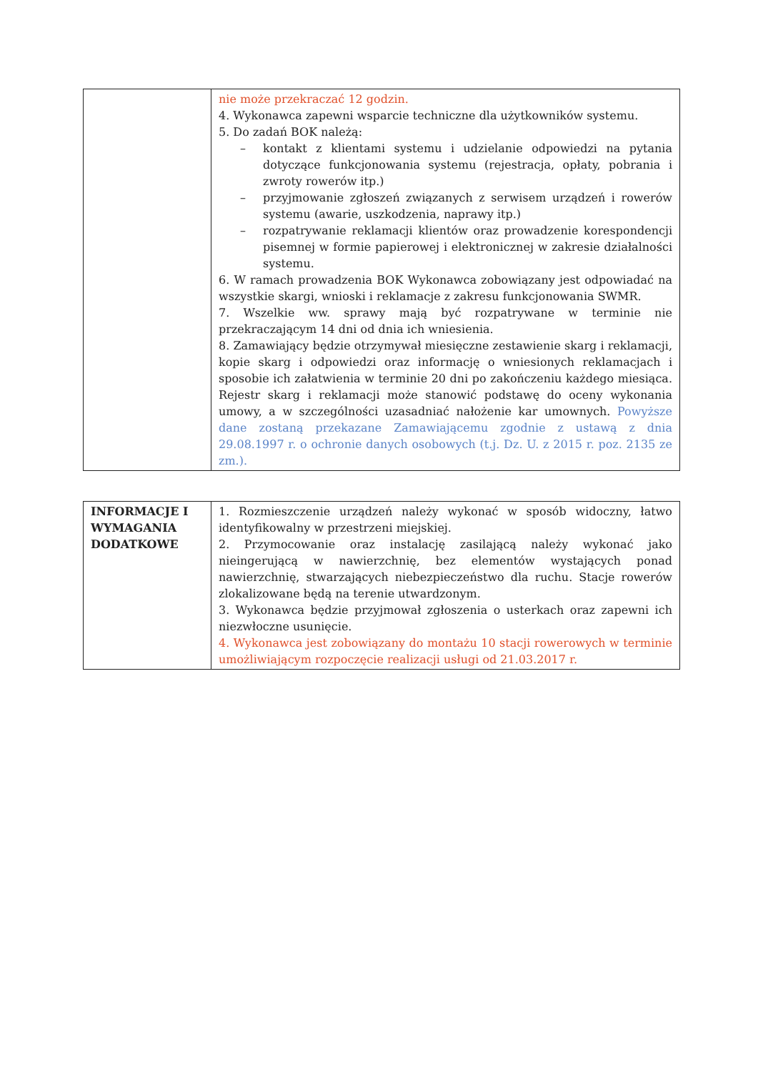| | nie może przekraczać 12 godzin. 4. Wykonawca zapewni wsparcie techniczne dla użytkowników systemu. 5. Do zadań BOK należą: – kontakt z klientami systemu i udzielanie odpowiedzi na pytania dotyczące funkcjonowania systemu (rejestracja, opłaty, pobrania i zwroty rowerów itp.) – przyjmowanie zgłoszeń związanych z serwisem urządzeń i rowerów systemu (awarie, uszkodzenia, naprawy itp.) – rozpatrywanie reklamacji klientów oraz prowadzenie korespondencji pisemnej w formie papierowej i elektronicznej w zakresie działalności systemu. 6. W ramach prowadzenia BOK Wykonawca zobowiązany jest odpowiadać na wszystkie skargi, wnioski i reklamacje z zakresu funkcjonowania SWMR. 7. Wszelkie ww. sprawy mają być rozpatrywane w terminie nie przekraczającym 14 dni od dnia ich wniesienia. 8. Zamawiający będzie otrzymywał miesięczne zestawienie skarg i reklamacji, kopie skarg i odpowiedzi oraz informację o wniesionych reklamacjach i sposobie ich załatwienia w terminie 20 dni po zakończeniu każdego miesiąca. Rejestr skarg i reklamacji może stanowić podstawę do oceny wykonania umowy, a w szczególności uzasadniać nałożenie kar umownych. Powyższe dane zostaną przekazane Zamawiającemu zgodnie z ustawą z dnia 29.08.1997 r. o ochronie danych osobowych (t.j. Dz. U. z 2015 r. poz. 2135 ze zm.). |
| INFORMACJE I WYMAGANIA DODATKOWE | 1. Rozmieszczenie urządzeń należy wykonać w sposób widoczny, łatwo identyfikowalny w przestrzeni miejskiej. 2. Przymocowanie oraz instalację zasilającą należy wykonać jako nieingerującą w nawierzchnię, bez elementów wystających ponad nawierzchnię, stwarzających niebezpieczeństwo dla ruchu. Stacje rowerów zlokalizowane będą na terenie utwardzonym. 3. Wykonawca będzie przyjmował zgłoszenia o usterkach oraz zapewni ich niezwłoczne usunięcie. 4. Wykonawca jest zobowiązany do montażu 10 stacji rowerowych w terminie umożliwiającym rozpoczęcie realizacji usługi od 21.03.2017 r. |